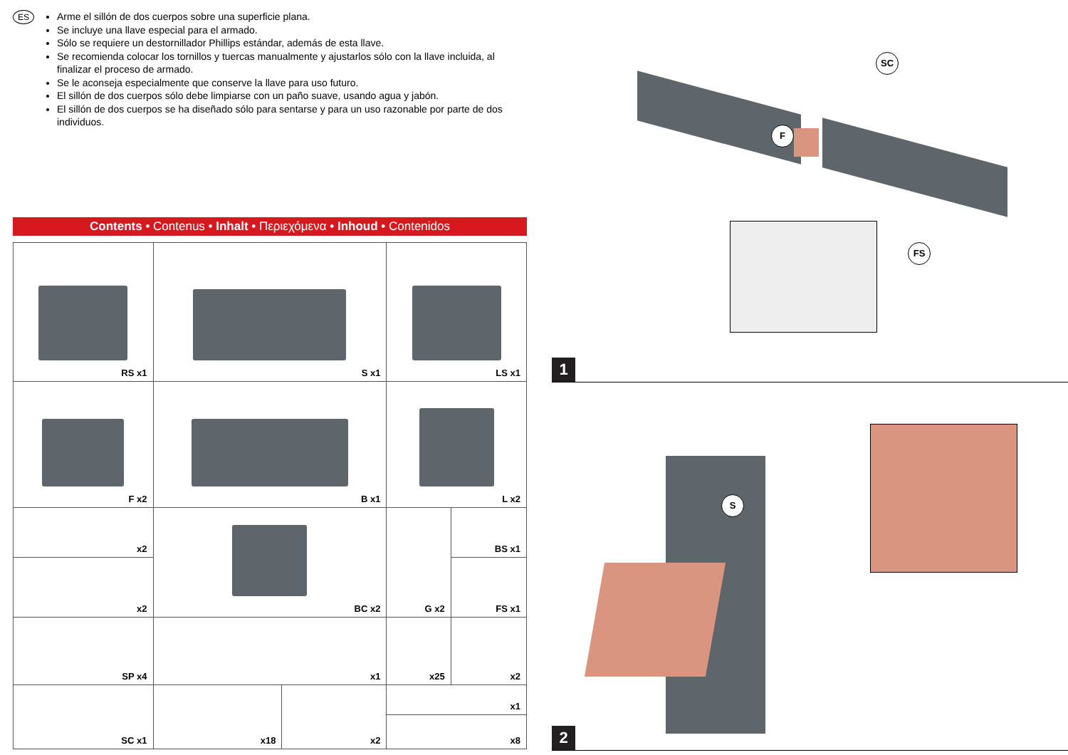ES
Arme el sillón de dos cuerpos sobre una superficie plana.
Se incluye una llave especial para el armado.
Sólo se requiere un destornillador Phillips estándar, además de esta llave.
Se recomienda colocar los tornillos y tuercas manualmente y ajustarlos sólo con la llave incluida, al finalizar el proceso de armado.
Se le aconseja especialmente que conserve la llave para uso futuro.
El sillón de dos cuerpos sólo debe limpiarse con un paño suave, usando agua y jabón.
El sillón de dos cuerpos se ha diseñado sólo para sentarse y para un uso razonable por parte de dos individuos.
Contents • Contenus • Inhalt • Περιεχόμενα • Inhoud • Contenidos
| RS x1 | S x1 | | LS x1 | |
| F x2 | B x1 | | L x2 | |
| x2 | BC x2 | | G x2 | BS x1 |
| x2 | | | | FS x1 |
| SP x4 | x1 | | x25 | x2 |
| SC x1 | x18 | x2 | x1 | |
| | | | x8 | |
SC
F
FS
1
S
2